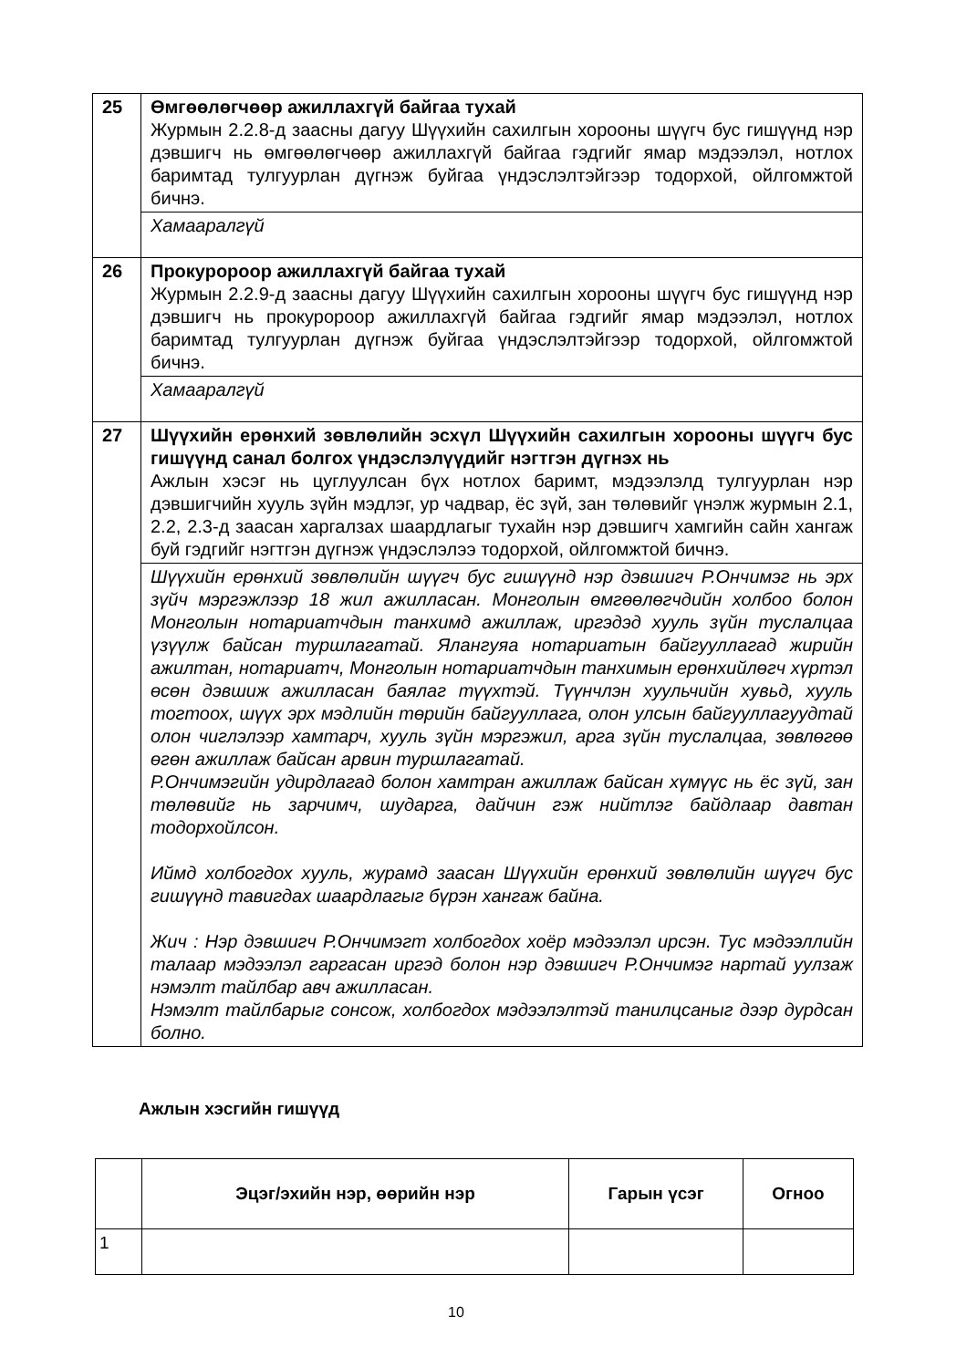| 25 | Өмгөөлөгчөөр ажиллахгүй байгаа тухай Журмын 2.2.8-д заасны дагуу Шүүхийн сахилгын хорооны шүүгч бус гишүүнд нэр дэвшигч нь өмгөөлөгчөөр ажиллахгүй байгаа гэдгийг ямар мэдээлэл, нотлох баримтад тулгуурлан дүгнэж буйгаа үндэслэлтэйгээр тодорхой, ойлгомжтой бичнэ. |
| | Хамааралгүй |
| 26 | Прокуророор ажиллахгүй байгаа тухай Журмын 2.2.9-д заасны дагуу Шүүхийн сахилгын хорооны шүүгч бус гишүүнд нэр дэвшигч нь прокуророор ажиллахгүй байгаа гэдгийг ямар мэдээлэл, нотлох баримтад тулгуурлан дүгнэж буйгаа үндэслэлтэйгээр тодорхой, ойлгомжтой бичнэ. |
| | Хамааралгүй |
| 27 | Шүүхийн ерөнхий зөвлөлийн эсхүл Шүүхийн сахилгын хорооны шүүгч бус гишүүнд санал болгох үндэслэлүүдийг нэгтгэн дүгнэх нь Ажлын хэсэг нь цуглуулсан бүх нотлох баримт, мэдээлэлд тулгуурлан нэр дэвшигчийн хууль зүйн мэдлэг, ур чадвар, ёс зүй, зан төлөвийг үнэлж журмын 2.1, 2.2, 2.3-д заасан харгалзах шаардлагыг тухайн нэр дэвшигч хамгийн сайн хангаж буй гэдгийг нэгтгэн дүгнэж үндэслэлээ тодорхой, ойлгомжтой бичнэ. |
| | Шүүхийн ерөнхий зөвлөлийн шүүгч бус гишүүнд нэр дэвшигч Р.Ончимэг нь эрх зүйч мэргэжлээр 18 жил ажилласан. Монголын өмгөөлөгчдийн холбоо болон Монголын нотариатчдын танхимд ажиллаж, иргэдэд хууль зүйн туслалцаа үзүүлж байсан туршлагатай. Ялангуяа нотариатын байгууллагад жирийн ажилтан, нотариатч, Монголын нотариатчдын танхимын ерөнхийлөгч хүртэл өсөн дэвшиж ажилласан баялаг түүхтэй. Түүнчлэн хуульчийн хувьд, хууль тогтоох, шүүх эрх мэдлийн төрийн байгууллага, олон улсын байгууллагуудтай олон чиглэлээр хамтарч, хууль зүйн мэргэжил, арга зүйн туслалцаа, зөвлөгөө өгөн ажиллаж байсан арвин туршлагатай. Р.Ончимэгийн удирдлагад болон хамтран ажиллаж байсан хүмүүс нь ёс зүй, зан төлөвийг нь зарчимч, шударга, дайчин гэж нийтлэг байдлаар давтан тодорхойлсон. Иймд холбогдох хууль, журамд заасан Шүүхийн ерөнхий зөвлөлийн шүүгч бус гишүүнд тавигдах шаардлагыг бүрэн хангаж байна. Жич : Нэр дэвшигч Р.Ончимэгт холбогдох хоёр мэдээлэл ирсэн. Тус мэдээллийн талаар мэдээлэл гаргасан иргэд болон нэр дэвшигч Р.Ончимэг нартай уулзаж нэмэлт тайлбар авч ажилласан. Нэмэлт тайлбарыг сонсож, холбогдох мэдээлэлтэй танилцсаныг дээр дурдсан болно. |
Ажлын хэсгийн гишүүд
| | Эцэг/эхийн нэр, өөрийн нэр | Гарын үсэг | Огноо |
| --- | --- | --- | --- |
| 1 | | | |
10